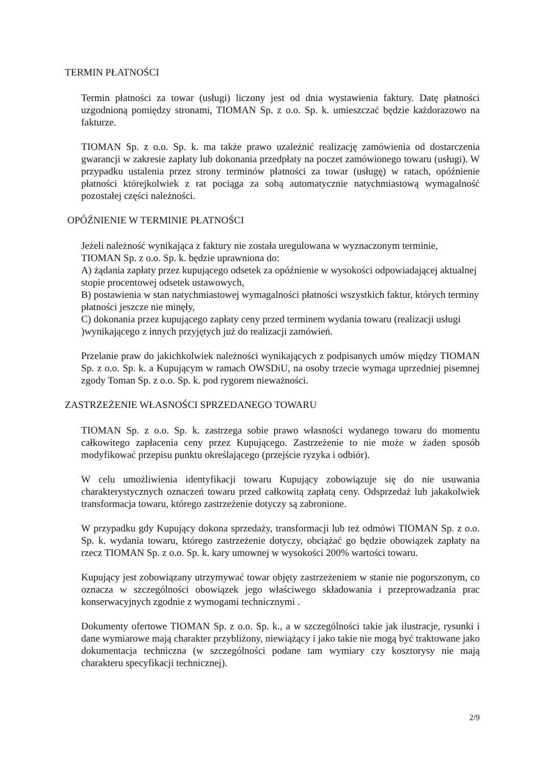TERMIN PŁATNOŚCI
Termin płatności za towar (usługi) liczony jest od dnia wystawienia faktury. Datę płatności uzgodnioną pomiędzy stronami, TIOMAN Sp. z o.o. Sp. k. umieszczać będzie każdorazowo na fakturze.
TIOMAN Sp. z o.o. Sp. k. ma także prawo uzależnić realizację zamówienia od dostarczenia gwarancji w zakresie zapłaty lub dokonania przedpłaty na poczet zamówionego towaru (usługi). W przypadku ustalenia przez strony terminów płatności za towar (usługę) w ratach, opóźnienie płatności którejkolwiek z rat pociąga za sobą automatycznie natychmiastową wymagalność pozostałej części należności.
OPÓŹNIENIE W TERMINIE PŁATNOŚCI
Jeżeli należność wynikająca z faktury nie została uregulowana w wyznaczonym terminie, TIOMAN Sp. z o.o. Sp. k. będzie uprawniona do:
A) żądania zapłaty przez kupującego odsetek za opóźnienie w wysokości odpowiadającej aktualnej stopie procentowej odsetek ustawowych,
B) postawienia w stan natychmiastowej wymagalności płatności wszystkich faktur, których terminy płatności jeszcze nie minęły,
C) dokonania przez kupującego zapłaty ceny przed terminem wydania towaru (realizacji usługi )wynikającego z innych przyjętych już do realizacji zamówień.
Przelanie praw do jakichkolwiek należności wynikających z podpisanych umów między TIOMAN Sp. z o.o. Sp. k. a Kupującym w ramach OWSDiU, na osoby trzecie wymaga uprzedniej pisemnej zgody Toman Sp. z o.o. Sp. k. pod rygorem nieważności.
ZASTRZEŻENIE WŁASNOŚCI SPRZEDANEGO TOWARU
TIOMAN Sp. z o.o. Sp. k. zastrzega sobie prawo własności wydanego towaru do momentu całkowitego zapłacenia ceny przez Kupującego. Zastrzeżenie to nie może w żaden sposób modyfikować przepisu punktu określającego (przejście ryzyka i odbiór).
W celu umożliwienia identyfikacji towaru Kupujący zobowiązuje się do nie usuwania charakterystycznych oznaczeń towaru przed całkowitą zapłatą ceny. Odsprzedaż lub jakakolwiek transformacja towaru, którego zastrzeżenie dotyczy są zabronione.
W przypadku gdy Kupujący dokona sprzedaży, transformacji lub też odmówi TIOMAN Sp. z o.o. Sp. k. wydania towaru, którego zastrzeżenie dotyczy, obciążać go będzie obowiązek zapłaty na rzecz TIOMAN Sp. z o.o. Sp. k. kary umownej w wysokości 200% wartości towaru.
Kupujący jest zobowiązany utrzymywać towar objęty zastrzeżeniem w stanie nie pogorszonym, co oznacza w szczególności obowiązek jego właściwego składowania i przeprowadzania prac konserwacyjnych zgodnie z wymogami technicznymi .
Dokumenty ofertowe TIOMAN Sp. z o.o. Sp. k., a w szczególności takie jak ilustracje, rysunki i dane wymiarowe mają charakter przybliżony, niewiążący i jako takie nie mogą być traktowane jako dokumentacja techniczna (w szczególności podane tam wymiary czy kosztorysy nie mają charakteru specyfikacji technicznej).
2/9